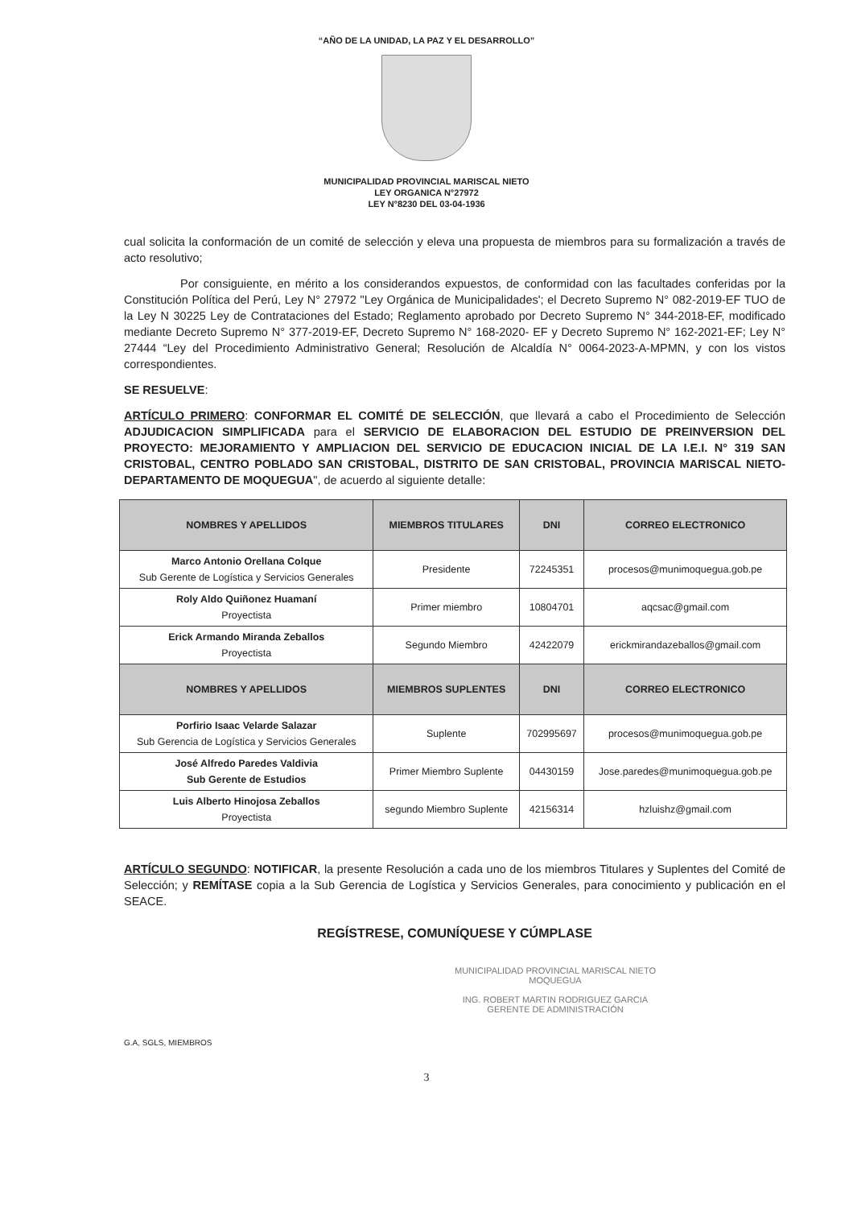“AÑO DE LA UNIDAD, LA PAZ Y EL DESARROLLO”
MUNICIPALIDAD PROVINCIAL MARISCAL NIETO
LEY ORGANICA N°27972
LEY N°8230 DEL 03-04-1936
cual solicita la conformación de un comité de selección y eleva una propuesta de miembros para su formalización a través de acto resolutivo;
Por consiguiente, en mérito a los considerandos expuestos, de conformidad con las facultades conferidas por la Constitución Política del Perú, Ley N° 27972 "Ley Orgánica de Municipalidades'; el Decreto Supremo N° 082-2019-EF TUO de la Ley N 30225 Ley de Contrataciones del Estado; Reglamento aprobado por Decreto Supremo N° 344-2018-EF, modificado mediante Decreto Supremo N° 377-2019-EF, Decreto Supremo N° 168-2020- EF y Decreto Supremo N° 162-2021-EF; Ley N° 27444 “Ley del Procedimiento Administrativo General; Resolución de Alcaldía N° 0064-2023-A-MPMN, y con los vistos correspondientes.
SE RESUELVE:
ARTÍCULO PRIMERO: CONFORMAR EL COMITÉ DE SELECCIÓN, que llevará a cabo el Procedimiento de Selección ADJUDICACION SIMPLIFICADA para el SERVICIO DE ELABORACION DEL ESTUDIO DE PREINVERSION DEL PROYECTO: MEJORAMIENTO Y AMPLIACION DEL SERVICIO DE EDUCACION INICIAL DE LA I.E.I. N° 319 SAN CRISTOBAL, CENTRO POBLADO SAN CRISTOBAL, DISTRITO DE SAN CRISTOBAL, PROVINCIA MARISCAL NIETO-DEPARTAMENTO DE MOQUEGUA", de acuerdo al siguiente detalle:
| NOMBRES Y APELLIDOS | MIEMBROS TITULARES | DNI | CORREO ELECTRONICO |
| --- | --- | --- | --- |
| Marco Antonio Orellana Colque Sub Gerente de Logística y Servicios Generales | Presidente | 72245351 | procesos@munimoquegua.gob.pe |
| Roly Aldo Quiñonez Huamaní Proyectista | Primer miembro | 10804701 | aqcsac@gmail.com |
| Erick Armando Miranda Zeballos Proyectista | Segundo Miembro | 42422079 | erickmirandazeballos@gmail.com |
| NOMBRES Y APELLIDOS | MIEMBROS SUPLENTES | DNI | CORREO ELECTRONICO |
| Porfirio Isaac Velarde Salazar Sub Gerencia de Logística y Servicios Generales | Suplente | 702995697 | procesos@munimoquegua.gob.pe |
| José Alfredo Paredes Valdivia Sub Gerente de Estudios | Primer Miembro Suplente | 04430159 | Jose.paredes@munimoquegua.gob.pe |
| Luis Alberto Hinojosa Zeballos Proyectista | segundo Miembro Suplente | 42156314 | hzluishz@gmail.com |
ARTÍCULO SEGUNDO: NOTIFICAR, la presente Resolución a cada uno de los miembros Titulares y Suplentes del Comité de Selección; y REMÍTASE copia a la Sub Gerencia de Logística y Servicios Generales, para conocimiento y publicación en el SEACE.
REGÍSTRESE, COMUNÍQUESE Y CÚMPLASE
MUNICIPALIDAD PROVINCIAL MARISCAL NIETO
MOQUEGUA
ING. ROBERT MARTIN RODRIGUEZ GARCIA
GERENTE DE ADMINISTRACIÓN
G.A, SGLS, MIEMBROS
3